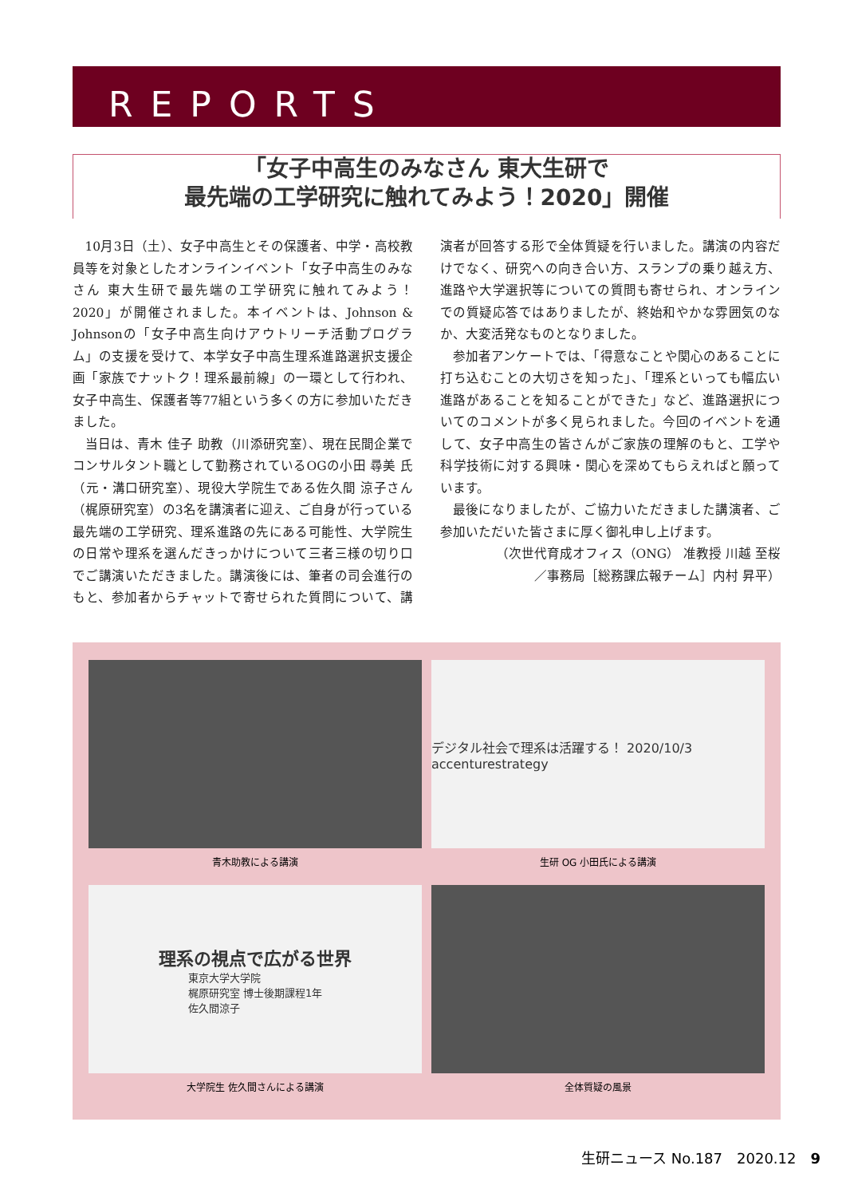REPORTS
「女子中高生のみなさん 東大生研で
最先端の工学研究に触れてみよう！2020」開催
10月3日（土）、女子中高生とその保護者、中学・高校教員等を対象としたオンラインイベント「女子中高生のみなさん 東大生研で最先端の工学研究に触れてみよう！2020」が開催されました。本イベントは、Johnson & Johnsonの「女子中高生向けアウトリーチ活動プログラム」の支援を受けて、本学女子中高生理系進路選択支援企画「家族でナットク！理系最前線」の一環として行われ、女子中高生、保護者等77組という多くの方に参加いただきました。
当日は、青木 佳子 助教（川添研究室）、現在民間企業でコンサルタント職として勤務されているOGの小田 尋美 氏（元・溝口研究室）、現役大学院生である佐久間 涼子さん（梶原研究室）の3名を講演者に迎え、ご自身が行っている最先端の工学研究、理系進路の先にある可能性、大学院生の日常や理系を選んだきっかけについて三者三様の切り口でご講演いただきました。講演後には、筆者の司会進行のもと、参加者からチャットで寄せられた質問について、講演者が回答する形で全体質疑を行いました。講演の内容だけでなく、研究への向き合い方、スランプの乗り越え方、進路や大学選択等についての質問も寄せられ、オンラインでの質疑応答ではありましたが、終始和やかな雰囲気のなか、大変活発なものとなりました。
参加者アンケートでは、「得意なことや関心のあることに打ち込むことの大切さを知った」、「理系といっても幅広い進路があることを知ることができた」など、進路選択についてのコメントが多く見られました。今回のイベントを通して、女子中高生の皆さんがご家族の理解のもと、工学や科学技術に対する興味・関心を深めてもらえればと願っています。
最後になりましたが、ご協力いただきました講演者、ご参加いただいた皆さまに厚く御礼申し上げます。
（次世代育成オフィス（ONG） 准教授 川越 至桜
／事務局［総務課広報チーム］内村 昇平）
青木助教による講演
デジタル社会で理系は活躍する！ 2020/10/3 accenturestrategy
生研 OG 小田氏による講演
理系の視点で広がる世界
東京大学大学院
梶原研究室 博士後期課程1年
佐久間涼子
大学院生 佐久間さんによる講演
全体質疑の風景
生研ニュース No.187　2020.12　9